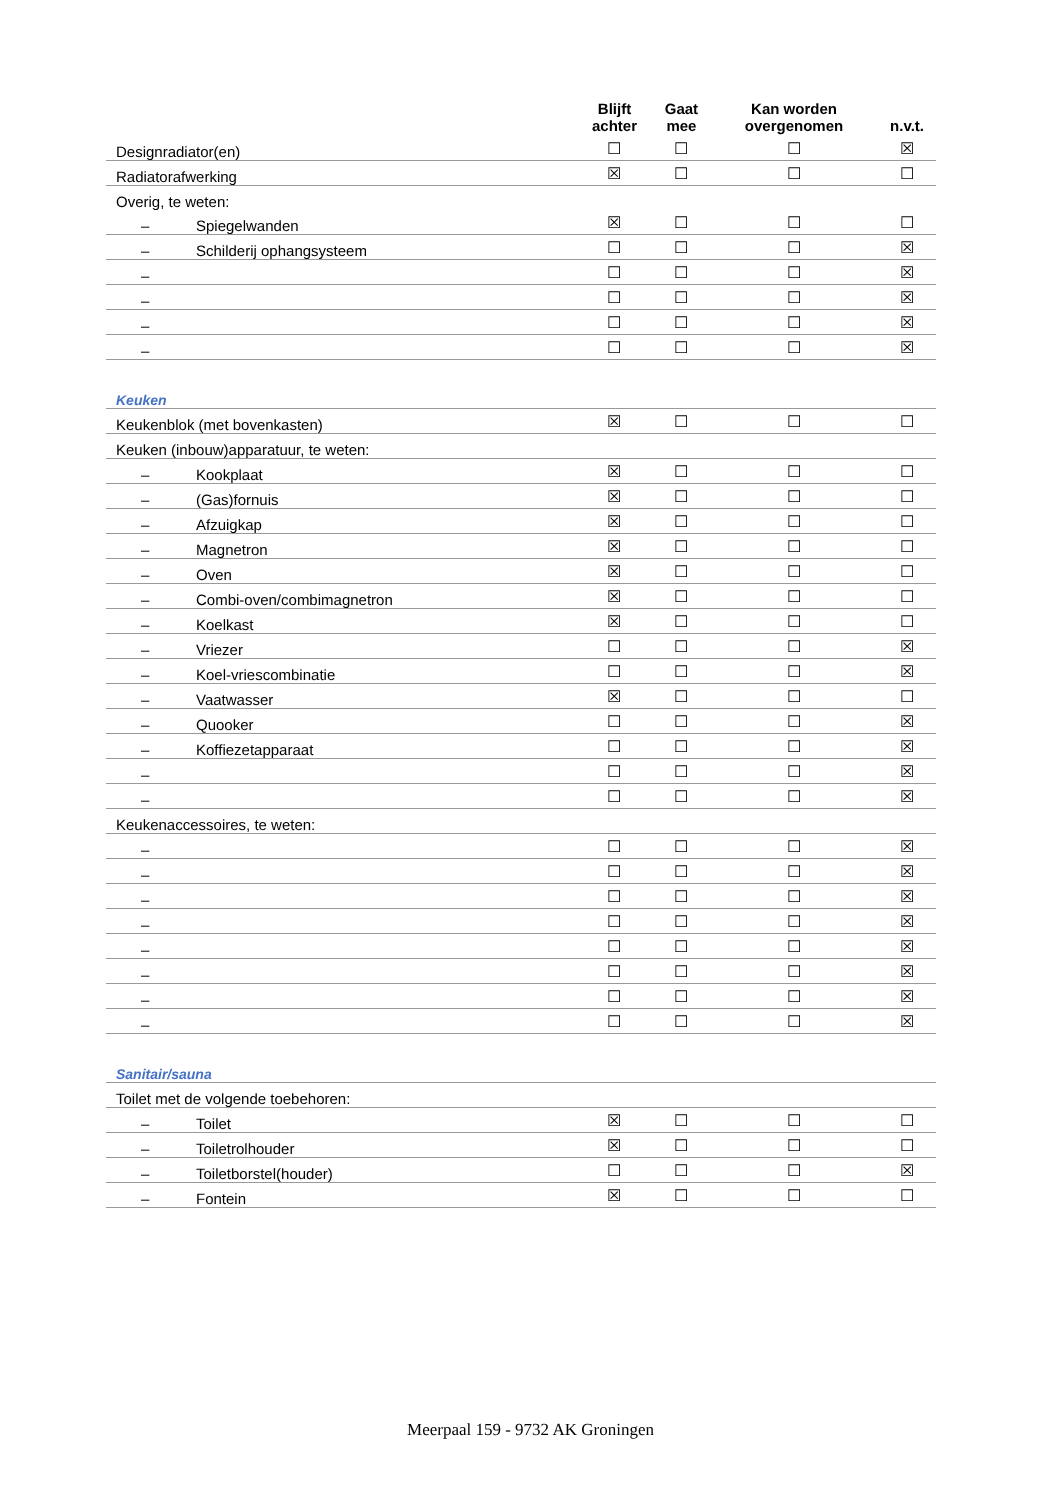| | Blijft achter | Gaat mee | Kan worden overgenomen | n.v.t. |
| --- | --- | --- | --- | --- |
| Designradiator(en) | ☐ | ☐ | ☐ | ☒ |
| Radiatorafwerking | ☒ | ☐ | ☐ | ☐ |
| Overig, te weten: | | | | |
| – Spiegelwanden | ☒ | ☐ | ☐ | ☐ |
| – Schilderij ophangsysteem | ☐ | ☐ | ☐ | ☒ |
| – | ☐ | ☐ | ☐ | ☒ |
| – | ☐ | ☐ | ☐ | ☒ |
| – | ☐ | ☐ | ☐ | ☒ |
| – | ☐ | ☐ | ☐ | ☒ |
| Keuken | | | | |
| Keukenblok (met bovenkasten) | ☒ | ☐ | ☐ | ☐ |
| Keuken (inbouw)apparatuur, te weten: | | | | |
| – Kookplaat | ☒ | ☐ | ☐ | ☐ |
| – (Gas)fornuis | ☒ | ☐ | ☐ | ☐ |
| – Afzuigkap | ☒ | ☐ | ☐ | ☐ |
| – Magnetron | ☒ | ☐ | ☐ | ☐ |
| – Oven | ☒ | ☐ | ☐ | ☐ |
| – Combi-oven/combimagnetron | ☒ | ☐ | ☐ | ☐ |
| – Koelkast | ☒ | ☐ | ☐ | ☐ |
| – Vriezer | ☐ | ☐ | ☐ | ☒ |
| – Koel-vriescombinatie | ☐ | ☐ | ☐ | ☒ |
| – Vaatwasser | ☒ | ☐ | ☐ | ☐ |
| – Quooker | ☐ | ☐ | ☐ | ☒ |
| – Koffiezetapparaat | ☐ | ☐ | ☐ | ☒ |
| – | ☐ | ☐ | ☐ | ☒ |
| – | ☐ | ☐ | ☐ | ☒ |
| Keukenaccessoires, te weten: | | | | |
| – | ☐ | ☐ | ☐ | ☒ |
| – | ☐ | ☐ | ☐ | ☒ |
| – | ☐ | ☐ | ☐ | ☒ |
| – | ☐ | ☐ | ☐ | ☒ |
| – | ☐ | ☐ | ☐ | ☒ |
| – | ☐ | ☐ | ☐ | ☒ |
| – | ☐ | ☐ | ☐ | ☒ |
| – | ☐ | ☐ | ☐ | ☒ |
| Sanitair/sauna | | | | |
| Toilet met de volgende toebehoren: | | | | |
| – Toilet | ☒ | ☐ | ☐ | ☐ |
| – Toiletrolhouder | ☒ | ☐ | ☐ | ☐ |
| – Toiletborstel(houder) | ☐ | ☐ | ☐ | ☒ |
| – Fontein | ☒ | ☐ | ☐ | ☐ |
Meerpaal 159 - 9732 AK Groningen